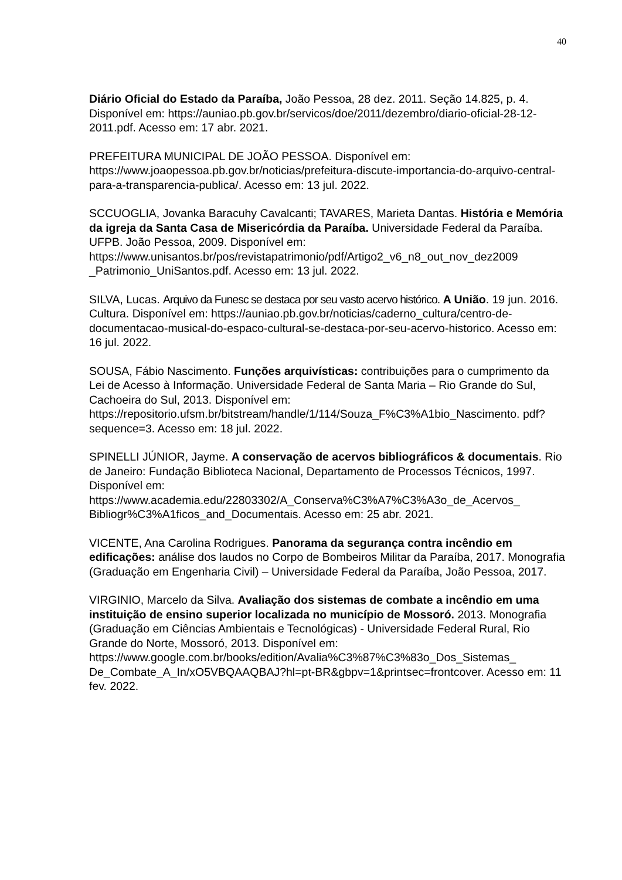40
Diário Oficial do Estado da Paraíba, João Pessoa, 28 dez. 2011. Seção 14.825, p. 4. Disponível em: https://auniao.pb.gov.br/servicos/doe/2011/dezembro/diario-oficial-28-12-2011.pdf. Acesso em: 17 abr. 2021.
PREFEITURA MUNICIPAL DE JOÃO PESSOA. Disponível em: https://www.joaopessoa.pb.gov.br/noticias/prefeitura-discute-importancia-do-arquivo-central-para-a-transparencia-publica/. Acesso em: 13 jul. 2022.
SCCUOGLIA, Jovanka Baracuhy Cavalcanti; TAVARES, Marieta Dantas. História e Memória da igreja da Santa Casa de Misericórdia da Paraíba. Universidade Federal da Paraíba. UFPB. João Pessoa, 2009. Disponível em: https://www.unisantos.br/pos/revistapatrimonio/pdf/Artigo2_v6_n8_out_nov_dez2009 _Patrimonio_UniSantos.pdf. Acesso em: 13 jul. 2022.
SILVA, Lucas. Arquivo da Funesc se destaca por seu vasto acervo histórico. A União. 19 jun. 2016. Cultura. Disponível em: https://auniao.pb.gov.br/noticias/caderno_cultura/centro-de-documentacao-musical-do-espaco-cultural-se-destaca-por-seu-acervo-historico. Acesso em: 16 jul. 2022.
SOUSA, Fábio Nascimento. Funções arquivísticas: contribuições para o cumprimento da Lei de Acesso à Informação. Universidade Federal de Santa Maria – Rio Grande do Sul, Cachoeira do Sul, 2013. Disponível em: https://repositorio.ufsm.br/bitstream/handle/1/114/Souza_F%C3%A1bio_Nascimento. pdf?sequence=3. Acesso em: 18 jul. 2022.
SPINELLI JÚNIOR, Jayme. A conservação de acervos bibliográficos & documentais. Rio de Janeiro: Fundação Biblioteca Nacional, Departamento de Processos Técnicos, 1997. Disponível em: https://www.academia.edu/22803302/A_Conserva%C3%A7%C3%A3o_de_Acervos_ Bibliogr%C3%A1ficos_and_Documentais. Acesso em: 25 abr. 2021.
VICENTE, Ana Carolina Rodrigues. Panorama da segurança contra incêndio em edificações: análise dos laudos no Corpo de Bombeiros Militar da Paraíba, 2017. Monografia (Graduação em Engenharia Civil) – Universidade Federal da Paraíba, João Pessoa, 2017.
VIRGINIO, Marcelo da Silva. Avaliação dos sistemas de combate a incêndio em uma instituição de ensino superior localizada no município de Mossoró. 2013. Monografia (Graduação em Ciências Ambientais e Tecnológicas) - Universidade Federal Rural, Rio Grande do Norte, Mossoró, 2013. Disponível em: https://www.google.com.br/books/edition/Avalia%C3%87%C3%83o_Dos_Sistemas_ De_Combate_A_In/xO5VBQAAQBAJ?hl=pt-BR&gbpv=1&printsec=frontcover. Acesso em: 11 fev. 2022.